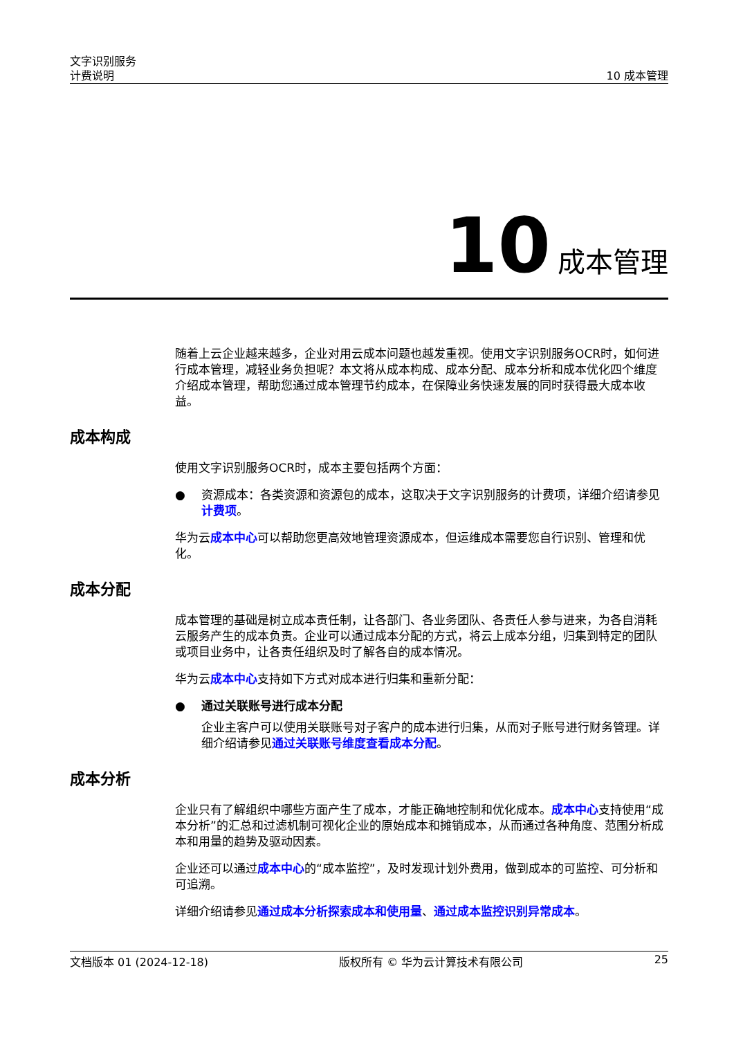文字识别服务
计费说明
10 成本管理
10 成本管理
随着上云企业越来越多，企业对用云成本问题也越发重视。使用文字识别服务OCR时，如何进行成本管理，减轻业务负担呢？本文将从成本构成、成本分配、成本分析和成本优化四个维度介绍成本管理，帮助您通过成本管理节约成本，在保障业务快速发展的同时获得最大成本收益。
成本构成
使用文字识别服务OCR时，成本主要包括两个方面：
● 资源成本：各类资源和资源包的成本，这取决于文字识别服务的计费项，详细介绍请参见计费项。
华为云成本中心可以帮助您更高效地管理资源成本，但运维成本需要您自行识别、管理和优化。
成本分配
成本管理的基础是树立成本责任制，让各部门、各业务团队、各责任人参与进来，为各自消耗云服务产生的成本负责。企业可以通过成本分配的方式，将云上成本分组，归集到特定的团队或项目业务中，让各责任组织及时了解各自的成本情况。
华为云成本中心支持如下方式对成本进行归集和重新分配：
● 通过关联账号进行成本分配
企业主客户可以使用关联账号对子客户的成本进行归集，从而对子账号进行财务管理。详细介绍请参见通过关联账号维度查看成本分配。
成本分析
企业只有了解组织中哪些方面产生了成本，才能正确地控制和优化成本。成本中心支持使用“成本分析”的汇总和过滤机制可视化企业的原始成本和摊销成本，从而通过各种角度、范围分析成本和用量的趋势及驱动因素。
企业还可以通过成本中心的“成本监控”，及时发现计划外费用，做到成本的可监控、可分析和可追溯。
详细介绍请参见通过成本分析探索成本和使用量、通过成本监控识别异常成本。
文档版本 01 (2024-12-18) 版权所有 © 华为云计算技术有限公司 25